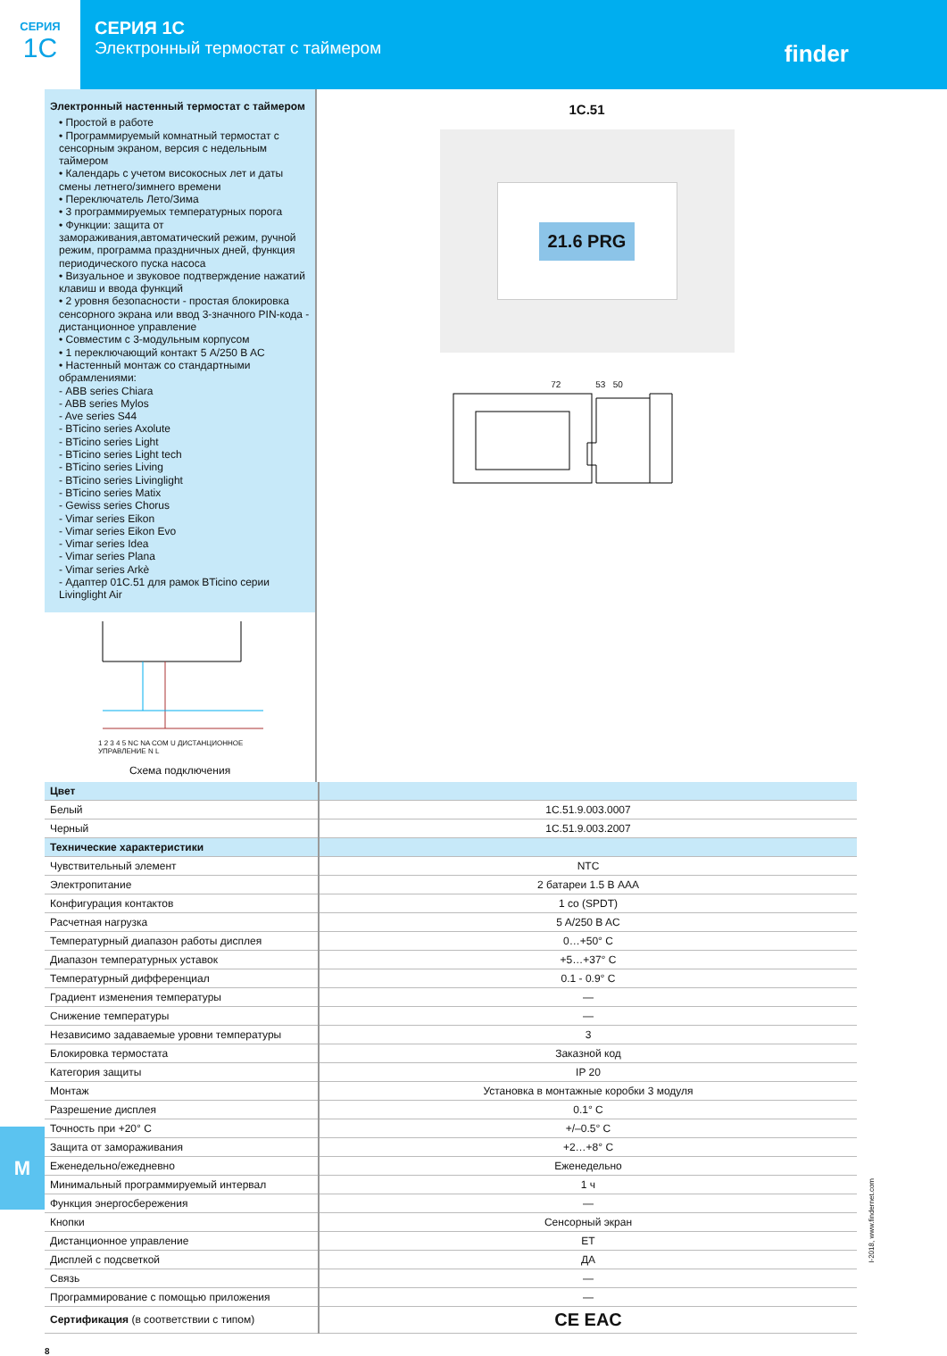СЕРИЯ
1C
СЕРИЯ 1C
Электронный термостат с таймером
finder
Электронный настенный термостат с таймером
• Простой в работе
• Программируемый комнатный термостат с сенсорным экраном, версия с недельным таймером
• Календарь с учетом високосных лет и даты смены летнего/зимнего времени
• Переключатель Лето/Зима
• 3 программируемых температурных порога
• Функции: защита от замораживания,автоматический режим, ручной режим, программа праздничных дней, функция периодического пуска насоса
• Визуальное и звуковое подтверждение нажатий клавиш и ввода функций
• 2 уровня безопасности - простая блокировка сенсорного экрана или ввод 3-значного PIN-кода - дистанционное управление
• Совместим с 3-модульным корпусом
• 1 переключающий контакт 5 A/250 B AC
• Настенный монтаж со стандартными обрамлениями:
- ABB series Chiara
- ABB series Mylos
- Ave series S44
- BTicino series Axolute
- BTicino series Light
- BTicino series Light tech
- BTicino series Living
- BTicino series Livinglight
- BTicino series Matix
- Gewiss series Chorus
- Vimar series Eikon
- Vimar series Eikon Evo
- Vimar series Idea
- Vimar series Plana
- Vimar series Arkè
- Адаптер 01C.51 для рамок BTicino серии Livinglight Air
1 2 3 4 5 NC NA COM U ДИСТАНЦИОННОЕ УПРАВЛЕНИЕ N L
Схема подключения
1C.51
21.6 PRG
72 53 50
| Цвет | |
| Белый | 1C.51.9.003.0007 |
| Черный | 1C.51.9.003.2007 |
| Технические характеристики | |
| Чувствительный элемент | NTC |
| Электропитание | 2 батареи 1.5 В AAA |
| Конфигурация контактов | 1 co (SPDT) |
| Расчетная нагрузка | 5 A/250 B AC |
| Температурный диапазон работы дисплея | 0…+50° C |
| Диапазон температурных уставок | +5…+37° C |
| Температурный дифференциал | 0.1 - 0.9° C |
| Градиент изменения температуры | — |
| Снижение температуры | — |
| Независимо задаваемые уровни температуры | 3 |
| Блокировка термостата | Заказной код |
| Категория защиты | IP 20 |
| Монтаж | Установка в монтажные коробки 3 модуля |
| Разрешение дисплея | 0.1° C |
| Точность при +20° C | +/–0.5° C |
| Защита от замораживания | +2…+8° C |
| Еженедельно/ежедневно | Еженедельно |
| Минимальный программируемый интервал | 1 ч |
| Функция энергосбережения | — |
| Кнопки | Сенсорный экран |
| Дистанционное управление | ET |
| Дисплей с подсветкой | ДА |
| Связь | — |
| Программирование с помощью приложения | — |
| Сертификация (в соответствии с типом) | CE EAC |
M
I-2018, www.findernet.com
8